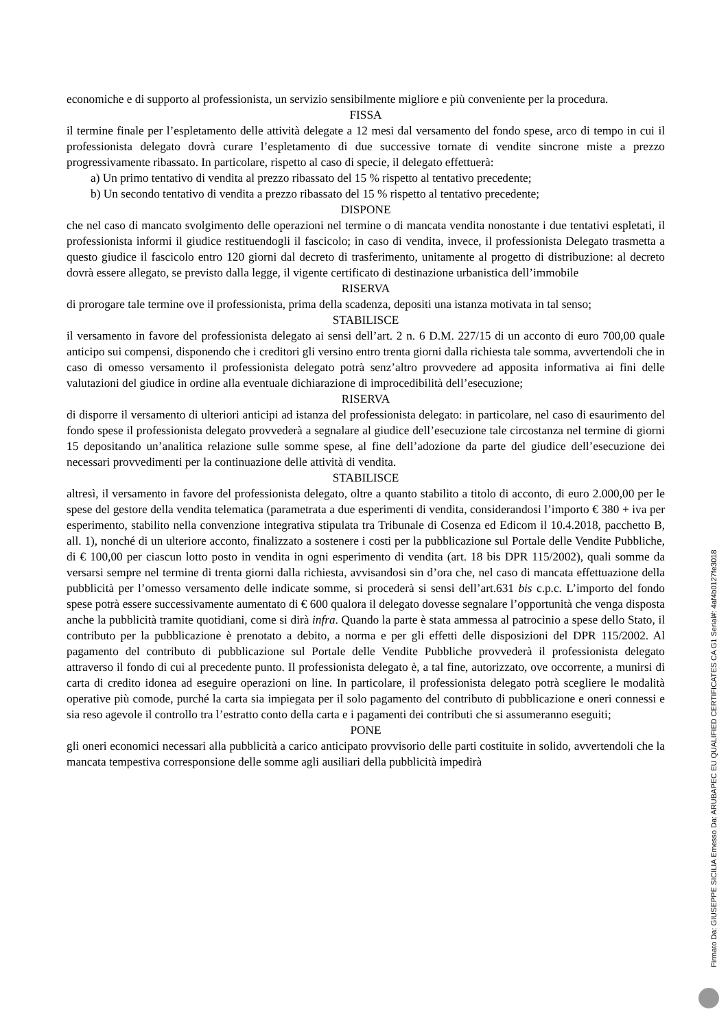economiche e di supporto al professionista, un servizio sensibilmente migliore e più conveniente per la procedura.
FISSA
il termine finale per l’espletamento delle attività delegate a 12 mesi dal versamento del fondo spese, arco di tempo in cui il professionista delegato dovrà curare l’espletamento di due successive tornate di vendite sincrone miste a prezzo progressivamente ribassato. In particolare, rispetto al caso di specie, il delegato effettuerà:
a) Un primo tentativo di vendita al prezzo ribassato del 15 % rispetto al tentativo precedente;
b) Un secondo tentativo di vendita a prezzo ribassato del 15 % rispetto al tentativo precedente;
DISPONE
che nel caso di mancato svolgimento delle operazioni nel termine o di mancata vendita nonostante i due tentativi espletati, il professionista informi il giudice restituendogli il fascicolo; in caso di vendita, invece, il professionista Delegato trasmetta a questo giudice il fascicolo entro 120 giorni dal decreto di trasferimento, unitamente al progetto di distribuzione: al decreto dovrà essere allegato, se previsto dalla legge, il vigente certificato di destinazione urbanistica dell’immobile
RISERVA
di prorogare tale termine ove il professionista, prima della scadenza, depositi una istanza motivata in tal senso;
STABILISCE
il versamento in favore del professionista delegato ai sensi dell’art. 2 n. 6 D.M. 227/15 di un acconto di euro 700,00 quale anticipo sui compensi, disponendo che i creditori gli versino entro trenta giorni dalla richiesta tale somma, avvertendoli che in caso di omesso versamento il professionista delegato potrà senz’altro provvedere ad apposita informativa ai fini delle valutazioni del giudice in ordine alla eventuale dichiarazione di improcedibilità dell’esecuzione;
RISERVA
di disporre il versamento di ulteriori anticipi ad istanza del professionista delegato: in particolare, nel caso di esaurimento del fondo spese il professionista delegato provvederà a segnalare al giudice dell’esecuzione tale circostanza nel termine di giorni 15 depositando un’analitica relazione sulle somme spese, al fine dell’adozione da parte del giudice dell’esecuzione dei necessari provvedimenti per la continuazione delle attività di vendita.
STABILISCE
altresì, il versamento in favore del professionista delegato, oltre a quanto stabilito a titolo di acconto, di euro 2.000,00 per le spese del gestore della vendita telematica (parametrata a due esperimenti di vendita, considerandosi l’importo € 380 + iva per esperimento, stabilito nella convenzione integrativa stipulata tra Tribunale di Cosenza ed Edicom il 10.4.2018, pacchetto B, all. 1), nonché di un ulteriore acconto, finalizzato a sostenere i costi per la pubblicazione sul Portale delle Vendite Pubbliche, di € 100,00 per ciascun lotto posto in vendita in ogni esperimento di vendita (art. 18 bis DPR 115/2002), quali somme da versarsi sempre nel termine di trenta giorni dalla richiesta, avvisandosi sin d’ora che, nel caso di mancata effettuazione della pubblicità per l’omesso versamento delle indicate somme, si procederà si sensi dell’art.631 bis c.p.c. L’importo del fondo spese potrà essere successivamente aumentato di € 600 qualora il delegato dovesse segnalare l’opportunità che venga disposta anche la pubblicità tramite quotidiani, come si dirà infra. Quando la parte è stata ammessa al patrocinio a spese dello Stato, il contributo per la pubblicazione è prenotato a debito, a norma e per gli effetti delle disposizioni del DPR 115/2002. Al pagamento del contributo di pubblicazione sul Portale delle Vendite Pubbliche provvederà il professionista delegato attraverso il fondo di cui al precedente punto. Il professionista delegato è, a tal fine, autorizzato, ove occorrente, a munirsi di carta di credito idonea ad eseguire operazioni on line. In particolare, il professionista delegato potrà scegliere le modalità operative più comode, purché la carta sia impiegata per il solo pagamento del contributo di pubblicazione e oneri connessi e sia reso agevole il controllo tra l’estratto conto della carta e i pagamenti dei contributi che si assumeranno eseguiti;
PONE
gli oneri economici necessari alla pubblicità a carico anticipato provvisorio delle parti costituite in solido, avvertendoli che la mancata tempestiva corresponsione delle somme agli ausiliari della pubblicità impedirà
Firmato Da: GIUSEPPE SICILIA Emesso Da: ARUBAPEC EU QUALIFIED CERTIFICATES CA G1 Serial#: 4af4b0127fe3018